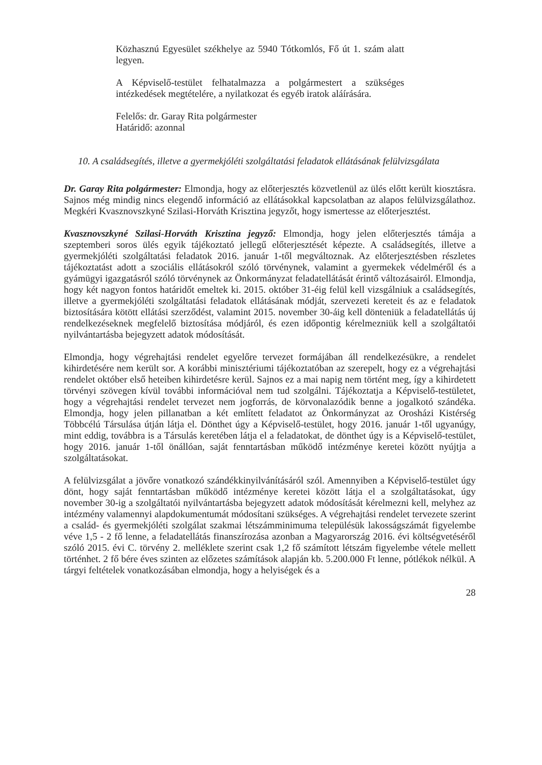Közhasznú Egyesület székhelye az 5940 Tótkomlós, Fő út 1. szám alatt legyen.
A Képviselő-testület felhatalmazza a polgármestert a szükséges intézkedések megtételére, a nyilatkozat és egyéb iratok aláírására.
Felelős: dr. Garay Rita polgármester
Határidő: azonnal
10. A családsegítés, illetve a gyermekjóléti szolgáltatási feladatok ellátásának felülvizsgálata
Dr. Garay Rita polgármester: Elmondja, hogy az előterjesztés közvetlenül az ülés előtt került kiosztásra. Sajnos még mindig nincs elegendő információ az ellátásokkal kapcsolatban az alapos felülvizsgálathoz. Megkéri Kvasznovszkyné Szilasi-Horváth Krisztina jegyzőt, hogy ismertesse az előterjesztést.
Kvasznovszkyné Szilasi-Horváth Krisztina jegyző: Elmondja, hogy jelen előterjesztés támája a szeptemberi soros ülés egyik tájékoztató jellegű előterjesztését képezte. A családsegítés, illetve a gyermekjóléti szolgáltatási feladatok 2016. január 1-től megváltoznak. Az előterjesztésben részletes tájékoztatást adott a szociális ellátásokról szóló törvénynek, valamint a gyermekek védelméről és a gyámügyi igazgatásról szóló törvénynek az Önkormányzat feladatellátását érintő változásairól. Elmondja, hogy két nagyon fontos határidőt emeltek ki. 2015. október 31-éig felül kell vizsgálniuk a családsegítés, illetve a gyermekjóléti szolgáltatási feladatok ellátásának módját, szervezeti kereteit és az e feladatok biztosítására kötött ellátási szerződést, valamint 2015. november 30-áig kell dönteniük a feladatellátás új rendelkezéseknek megfelelő biztosítása módjáról, és ezen időpontig kérelmezniük kell a szolgáltatói nyilvántartásba bejegyzett adatok módosítását.
Elmondja, hogy végrehajtási rendelet egyelőre tervezet formájában áll rendelkezésükre, a rendelet kihirdetésére nem került sor. A korábbi minisztériumi tájékoztatóban az szerepelt, hogy ez a végrehajtási rendelet október első heteiben kihirdetésre kerül. Sajnos ez a mai napig nem történt meg, így a kihirdetett törvényi szövegen kívül további információval nem tud szolgálni. Tájékoztatja a Képviselő-testületet, hogy a végrehajtási rendelet tervezet nem jogforrás, de körvonalazódik benne a jogalkotó szándéka. Elmondja, hogy jelen pillanatban a két említett feladatot az Önkormányzat az Orosházi Kistérség Többcélú Társulása útján látja el. Dönthet úgy a Képviselő-testület, hogy 2016. január 1-től ugyanúgy, mint eddig, továbbra is a Társulás keretében látja el a feladatokat, de dönthet úgy is a Képviselő-testület, hogy 2016. január 1-től önállóan, saját fenntartásban működő intézménye keretei között nyújtja a szolgáltatásokat.
A felülvizsgálat a jövőre vonatkozó szándékkinyilvánításáról szól. Amennyiben a Képviselő-testület úgy dönt, hogy saját fenntartásban működő intézménye keretei között látja el a szolgáltatásokat, úgy november 30-ig a szolgáltatói nyilvántartásba bejegyzett adatok módosítását kérelmezni kell, melyhez az intézmény valamennyi alapdokumentumát módosítani szükséges. A végrehajtási rendelet tervezete szerint a család- és gyermekjóléti szolgálat szakmai létszámminimuma településük lakosságszámát figyelembe véve 1,5 - 2 fő lenne, a feladatellátás finanszírozása azonban a Magyarország 2016. évi költségvetéséről szóló 2015. évi C. törvény 2. melléklete szerint csak 1,2 fő számított létszám figyelembe vétele mellett történhet. 2 fő bére éves szinten az előzetes számítások alapján kb. 5.200.000 Ft lenne, pótlékok nélkül. A tárgyi feltételek vonatkozásában elmondja, hogy a helyiségek és a
28